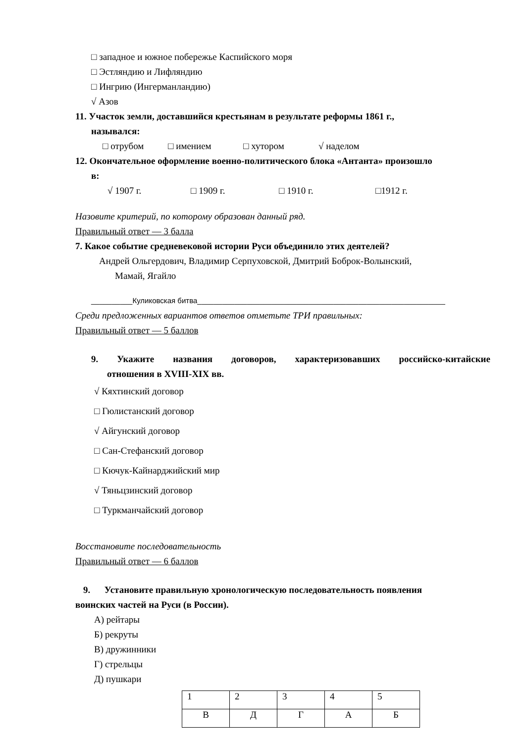□ западное и южное побережье Каспийского моря
□ Эстляндию и Лифляндию
□ Ингрию (Ингерманландию)
√ Азов
11. Участок земли, доставшийся крестьянам в результате реформы 1861 г.,
назывался:
□ отрубом □ имением □ хутором √ наделом
12. Окончательное оформление военно-политического блока «Антанта» произошло
в:
√ 1907 г. □ 1909 г. □ 1910 г. □1912 г.
Назовите критерий, по которому образован данный ряд.
Правильный ответ — 3 балла
7. Какое событие средневековой истории Руси объединило этих деятелей?
Андрей Ольгердович, Владимир Серпуховской, Дмитрий Боброк-Волынский,
Мамай, Ягайло
__________Куликовская битва____________________________________________________________
Среди предложенных вариантов ответов отметьте ТРИ правильных:
Правильный ответ — 5 баллов
9. Укажите названия договоров, характеризовавших российско-китайские
отношения в XVIII-XIX вв.
√ Кяхтинский договор
□ Гюлистанский договор
√ Айгунский договор
□ Сан-Стефанский договор
□ Кючук-Кайнарджийский мир
√ Тяньцзинский договор
□ Туркманчайский договор
Восстановите последовательность
Правильный ответ — 6 баллов
9. Установите правильную хронологическую последовательность появления
воинских частей на Руси (в России).
А) рейтары
Б) рекруты
В) дружинники
Г) стрельцы
Д) пушкари
| 1 | 2 | 3 | 4 | 5 |
| В | Д | Г | А | Б |